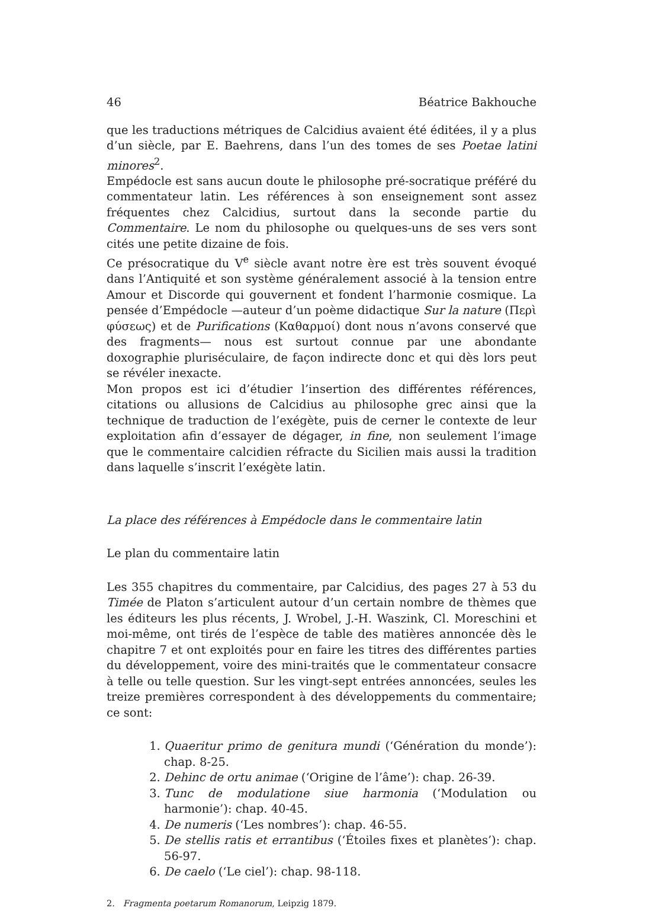46 Béatrice Bakhouche
que les traductions métriques de Calcidius avaient été éditées, il y a plus d’un siècle, par E. Baehrens, dans l’un des tomes de ses Poetae latini minores<sup>2</sup>.
Empédocle est sans aucun doute le philosophe pré-socratique préféré du commentateur latin. Les références à son enseignement sont assez fréquentes chez Calcidius, surtout dans la seconde partie du Commentaire. Le nom du philosophe ou quelques-uns de ses vers sont cités une petite dizaine de fois.
Ce présocratique du V<sup>e</sup> siècle avant notre ère est très souvent évoqué dans l’Antiquité et son système généralement associé à la tension entre Amour et Discorde qui gouvernent et fondent l’harmonie cosmique. La pensée d’Empédocle —auteur d’un poème didactique Sur la nature (Περὶ φύσεως) et de Purifications (Καθαρμοί) dont nous n’avons conservé que des fragments— nous est surtout connue par une abondante doxographie pluriséculaire, de façon indirecte donc et qui dès lors peut se révéler inexacte.
Mon propos est ici d’étudier l’insertion des différentes références, citations ou allusions de Calcidius au philosophe grec ainsi que la technique de traduction de l’exégète, puis de cerner le contexte de leur exploitation afin d’essayer de dégager, in fine, non seulement l’image que le commentaire calcidien réfracte du Sicilien mais aussi la tradition dans laquelle s’inscrit l’exégète latin.
La place des références à Empédocle dans le commentaire latin
Le plan du commentaire latin
Les 355 chapitres du commentaire, par Calcidius, des pages 27 à 53 du Timée de Platon s’articulent autour d’un certain nombre de thèmes que les éditeurs les plus récents, J. Wrobel, J.-H. Waszink, Cl. Moreschini et moi-même, ont tirés de l’espèce de table des matières annoncée dès le chapitre 7 et ont exploités pour en faire les titres des différentes parties du développement, voire des mini-traités que le commentateur consacre à telle ou telle question. Sur les vingt-sept entrées annoncées, seules les treize premières correspondent à des développements du commentaire; ce sont:
1. Quaeritur primo de genitura mundi (‘Génération du monde’): chap. 8-25.
2. Dehinc de ortu animae (‘Origine de l’âme’): chap. 26-39.
3. Tunc de modulatione siue harmonia (‘Modulation ou harmonie’): chap. 40-45.
4. De numeris (‘Les nombres’): chap. 46-55.
5. De stellis ratis et errantibus (‘Étoiles fixes et planètes’): chap. 56-97.
6. De caelo (‘Le ciel’): chap. 98-118.
2. Fragmenta poetarum Romanorum, Leipzig 1879.